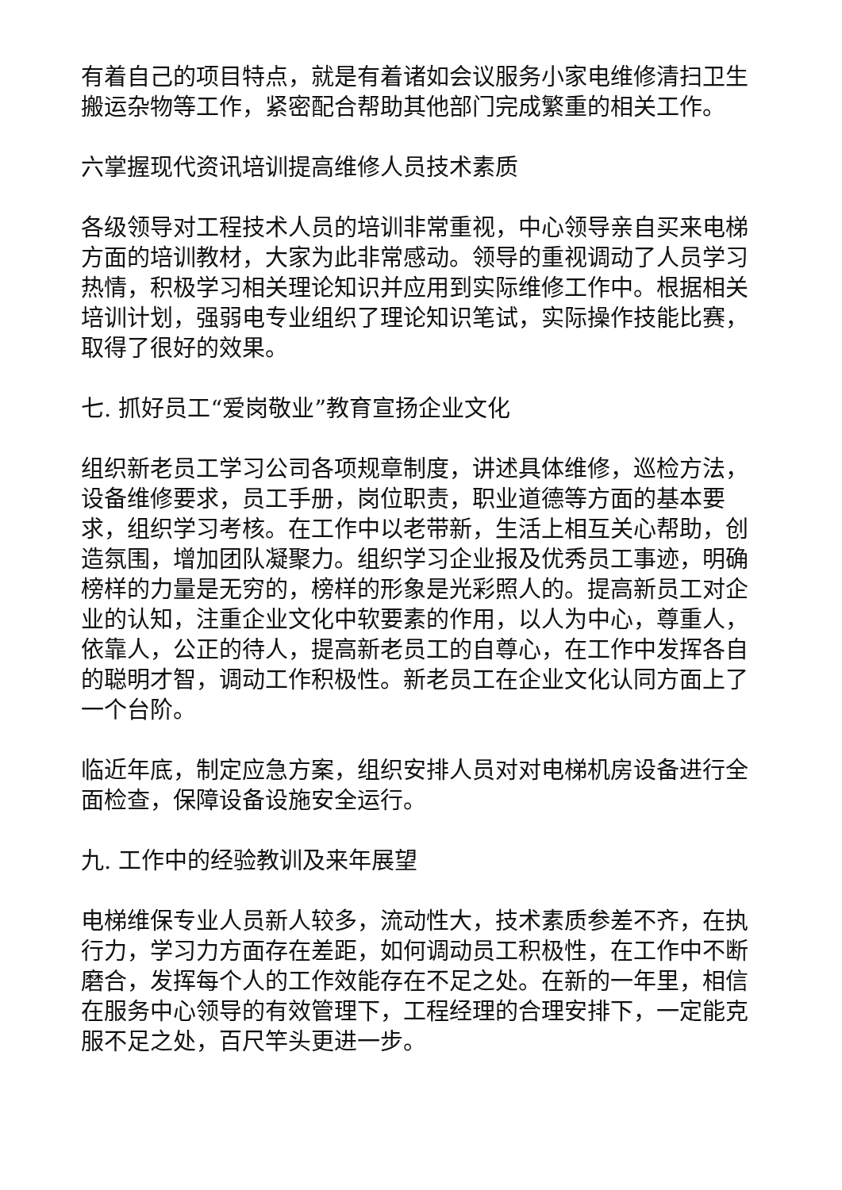有着自己的项目特点，就是有着诸如会议服务小家电维修清扫卫生搬运杂物等工作，紧密配合帮助其他部门完成繁重的相关工作。
六掌握现代资讯培训提高维修人员技术素质
各级领导对工程技术人员的培训非常重视，中心领导亲自买来电梯方面的培训教材，大家为此非常感动。领导的重视调动了人员学习热情，积极学习相关理论知识并应用到实际维修工作中。根据相关培训计划，强弱电专业组织了理论知识笔试，实际操作技能比赛，取得了很好的效果。
七. 抓好员工“爱岗敬业”教育宣扬企业文化
组织新老员工学习公司各项规章制度，讲述具体维修，巡检方法，设备维修要求，员工手册，岗位职责，职业道德等方面的基本要求，组织学习考核。在工作中以老带新，生活上相互关心帮助，创造氛围，增加团队凝聚力。组织学习企业报及优秀员工事迹，明确榜样的力量是无穷的，榜样的形象是光彩照人的。提高新员工对企业的认知，注重企业文化中软要素的作用，以人为中心，尊重人，依靠人，公正的待人，提高新老员工的自尊心，在工作中发挥各自的聪明才智，调动工作积极性。新老员工在企业文化认同方面上了一个台阶。
临近年底，制定应急方案，组织安排人员对对电梯机房设备进行全面检查，保障设备设施安全运行。
九. 工作中的经验教训及来年展望
电梯维保专业人员新人较多，流动性大，技术素质参差不齐，在执行力，学习力方面存在差距，如何调动员工积极性，在工作中不断磨合，发挥每个人的工作效能存在不足之处。在新的一年里，相信在服务中心领导的有效管理下，工程经理的合理安排下，一定能克服不足之处，百尺竿头更进一步。